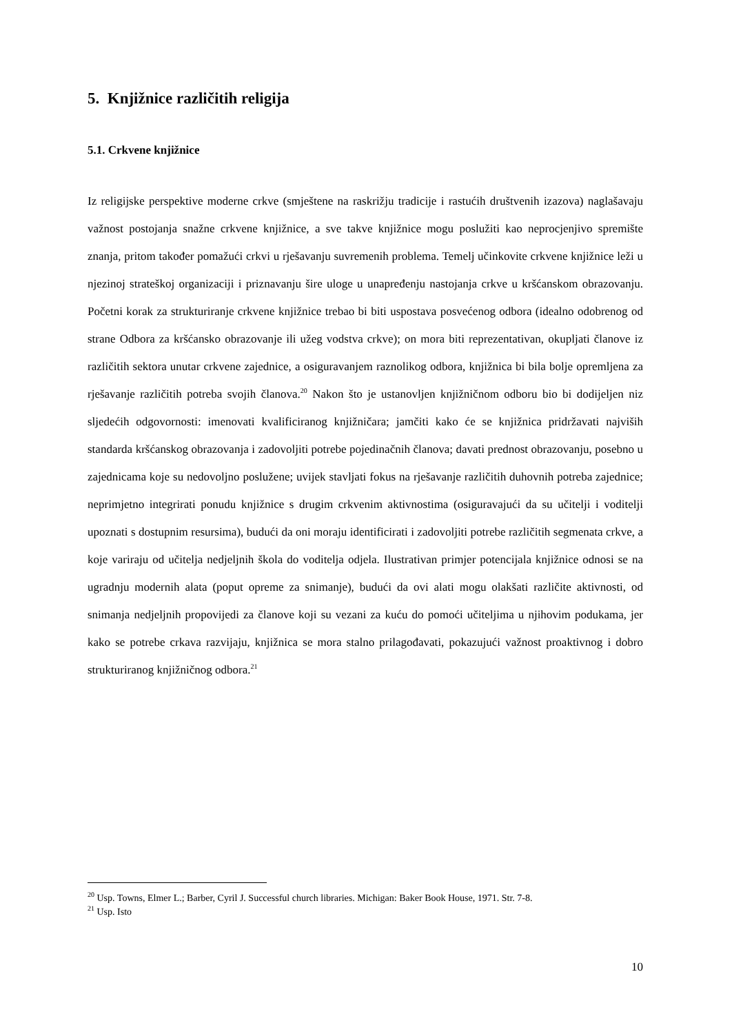5. Knjižnice različitih religija
5.1. Crkvene knjižnice
Iz religijske perspektive moderne crkve (smještene na raskrižju tradicije i rastućih društvenih izazova) naglašavaju važnost postojanja snažne crkvene knjižnice, a sve takve knjižnice mogu poslužiti kao neprocjenjivo spremište znanja, pritom također pomažući crkvi u rješavanju suvremenih problema. Temelj učinkovite crkvene knjižnice leži u njezinoj strateškoj organizaciji i priznavanju šire uloge u unapređenju nastojanja crkve u kršćanskom obrazovanju. Početni korak za strukturiranje crkvene knjižnice trebao bi biti uspostava posvećenog odbora (idealno odobrenog od strane Odbora za kršćansko obrazovanje ili užeg vodstva crkve); on mora biti reprezentativan, okupljati članove iz različitih sektora unutar crkvene zajednice, a osiguravanjem raznolikog odbora, knjižnica bi bila bolje opremljena za rješavanje različitih potreba svojih članova.<sup>20</sup> Nakon što je ustanovljen knjižničnom odboru bio bi dodijeljen niz sljedećih odgovornosti: imenovati kvalificiranog knjižničara; jamčiti kako će se knjižnica pridržavati najviših standarda kršćanskog obrazovanja i zadovoljiti potrebe pojedinačnih članova; davati prednost obrazovanju, posebno u zajednicama koje su nedovoljno poslužene; uvijek stavljati fokus na rješavanje različitih duhovnih potreba zajednice; neprimjetno integrirati ponudu knjižnice s drugim crkvenim aktivnostima (osiguravajući da su učitelji i voditelji upoznati s dostupnim resursima), budući da oni moraju identificirati i zadovoljiti potrebe različitih segmenata crkve, a koje variraju od učitelja nedjeljnih škola do voditelja odjela. Ilustrativan primjer potencijala knjižnice odnosi se na ugradnju modernih alata (poput opreme za snimanje), budući da ovi alati mogu olakšati različite aktivnosti, od snimanja nedjeljnih propovijedi za članove koji su vezani za kuću do pomoći učiteljima u njihovim podukama, jer kako se potrebe crkava razvijaju, knjižnica se mora stalno prilagođavati, pokazujući važnost proaktivnog i dobro strukturiranog knjižničnog odbora.<sup>21</sup>
<sup>20</sup> Usp. Towns, Elmer L.; Barber, Cyril J. Successful church libraries. Michigan: Baker Book House, 1971. Str. 7-8.
<sup>21</sup> Usp. Isto
10